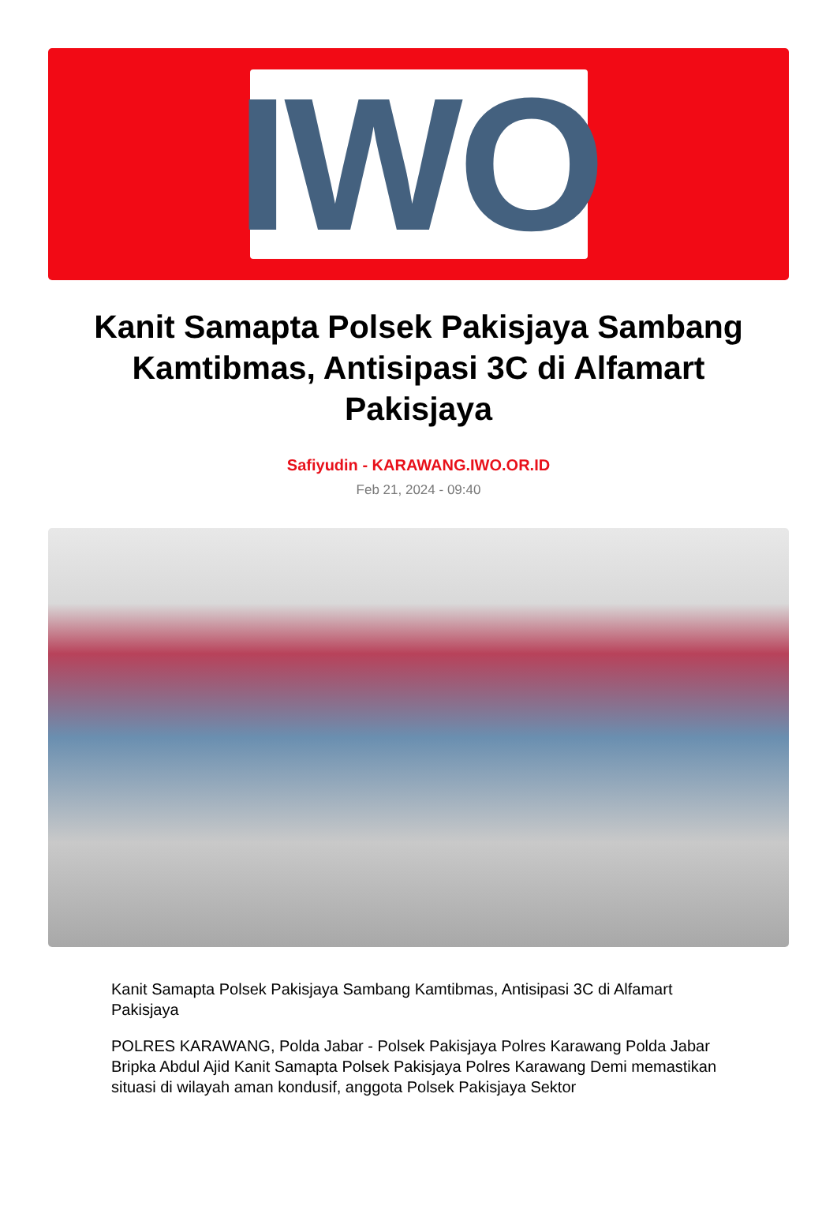IWO
Kanit Samapta Polsek Pakisjaya Sambang Kamtibmas, Antisipasi 3C di Alfamart Pakisjaya
Safiyudin - KARAWANG.IWO.OR.ID
Feb 21, 2024 - 09:40
Kanit Samapta Polsek Pakisjaya Sambang Kamtibmas, Antisipasi 3C di Alfamart Pakisjaya
POLRES KARAWANG, Polda Jabar - Polsek Pakisjaya Polres Karawang Polda Jabar Bripka Abdul Ajid Kanit Samapta Polsek Pakisjaya Polres Karawang Demi memastikan situasi di wilayah aman kondusif, anggota Polsek Pakisjaya Sektor